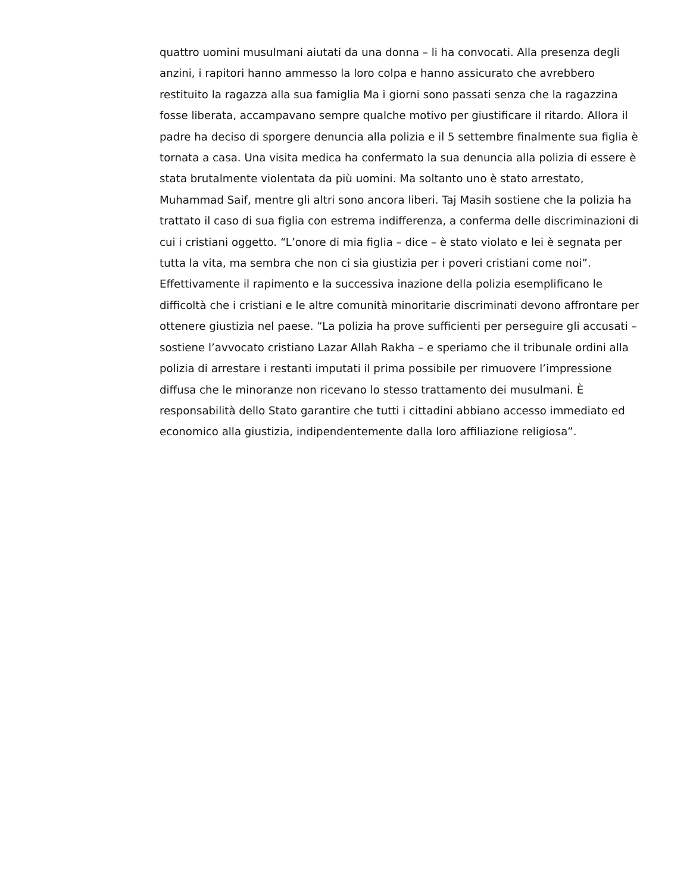quattro uomini musulmani aiutati da una donna – li ha convocati. Alla presenza degli
anzini, i rapitori hanno ammesso la loro colpa e hanno assicurato che avrebbero
restituito la ragazza alla sua famiglia Ma i giorni sono passati senza che la ragazzina
fosse liberata, accampavano sempre qualche motivo per giustificare il ritardo. Allora il
padre ha deciso di sporgere denuncia alla polizia e il 5 settembre finalmente sua figlia è
tornata a casa. Una visita medica ha confermato la sua denuncia alla polizia di essere è
stata brutalmente violentata da più uomini. Ma soltanto uno è stato arrestato,
Muhammad Saif, mentre gli altri sono ancora liberi. Taj Masih sostiene che la polizia ha
trattato il caso di sua figlia con estrema indifferenza, a conferma delle discriminazioni di
cui i cristiani oggetto. “L’onore di mia figlia – dice – è stato violato e lei è segnata per
tutta la vita, ma sembra che non ci sia giustizia per i poveri cristiani come noi”.
Effettivamente il rapimento e la successiva inazione della polizia esemplificano le
difficoltà che i cristiani e le altre comunità minoritarie discriminati devono affrontare per
ottenere giustizia nel paese. “La polizia ha prove sufficienti per perseguire gli accusati –
sostiene l’avvocato cristiano Lazar Allah Rakha – e speriamo che il tribunale ordini alla
polizia di arrestare i restanti imputati il prima possibile per rimuovere l’impressione
diffusa che le minoranze non ricevano lo stesso trattamento dei musulmani. È
responsabilità dello Stato garantire che tutti i cittadini abbiano accesso immediato ed
economico alla giustizia, indipendentemente dalla loro affiliazione religiosa”.